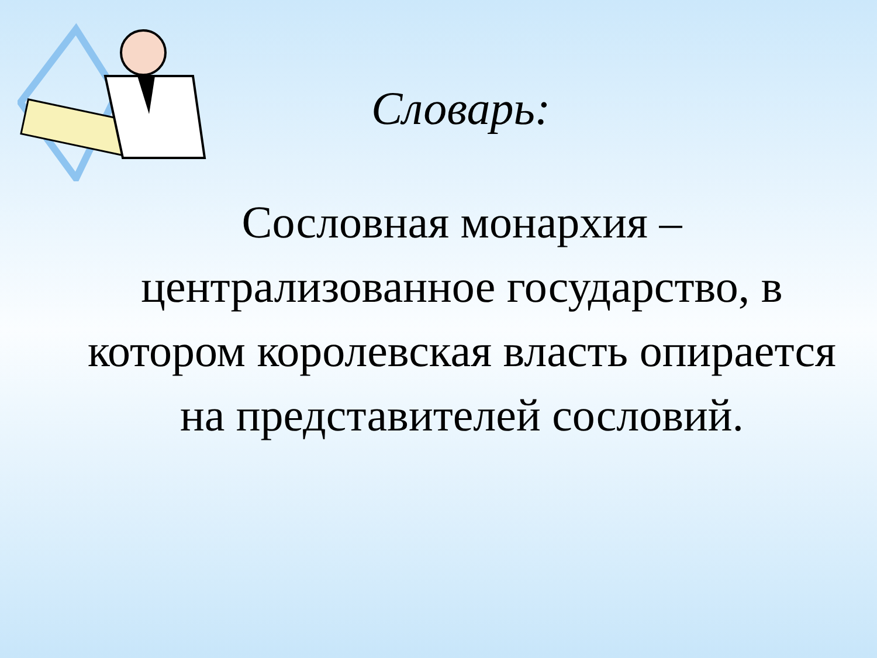Словарь:
Сословная монархия – централизованное государство, в котором королевская власть опирается на представителей сословий.